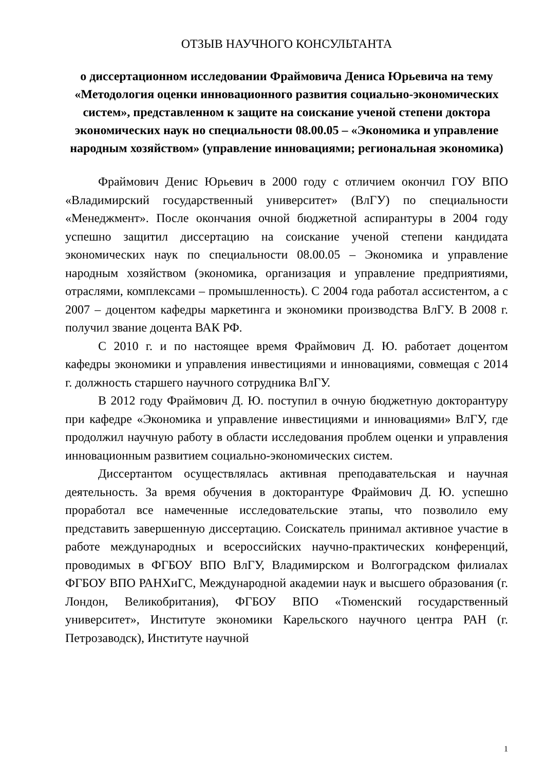ОТЗЫВ НАУЧНОГО КОНСУЛЬТАНТА
о диссертационном исследовании Фраймовича Дениса Юрьевича на тему «Методология оценки инновационного развития социально-экономических систем», представленном к защите на соискание ученой степени доктора экономических наук но специальности 08.00.05 – «Экономика и управление народным хозяйством» (управление инновациями; региональная экономика)
Фраймович Денис Юрьевич в 2000 году с отличием окончил ГОУ ВПО «Владимирский государственный университет» (ВлГУ) по специальности «Менеджмент». После окончания очной бюджетной аспирантуры в 2004 году успешно защитил диссертацию на соискание ученой степени кандидата экономических наук по специальности 08.00.05 – Экономика и управление народным хозяйством (экономика, организация и управление предприятиями, отраслями, комплексами – промышленность). С 2004 года работал ассистентом, а с 2007 – доцентом кафедры маркетинга и экономики производства ВлГУ. В 2008 г. получил звание доцента ВАК РФ.
С 2010 г. и по настоящее время Фраймович Д. Ю. работает доцентом кафедры экономики и управления инвестициями и инновациями, совмещая с 2014 г. должность старшего научного сотрудника ВлГУ.
В 2012 году Фраймович Д. Ю. поступил в очную бюджетную докторантуру при кафедре «Экономика и управление инвестициями и инновациями» ВлГУ, где продолжил научную работу в области исследования проблем оценки и управления инновационным развитием социально-экономических систем.
Диссертантом осуществлялась активная преподавательская и научная деятельность. За время обучения в докторантуре Фраймович Д. Ю. успешно проработал все намеченные исследовательские этапы, что позволило ему представить завершенную диссертацию. Соискатель принимал активное участие в работе международных и всероссийских научно-практических конференций, проводимых в ФГБОУ ВПО ВлГУ, Владимирском и Волгоградском филиалах ФГБОУ ВПО РАНХиГС, Международной академии наук и высшего образования (г. Лондон, Великобритания), ФГБОУ ВПО «Тюменский государственный университет», Институте экономики Карельского научного центра РАН (г. Петрозаводск), Институте научной
1